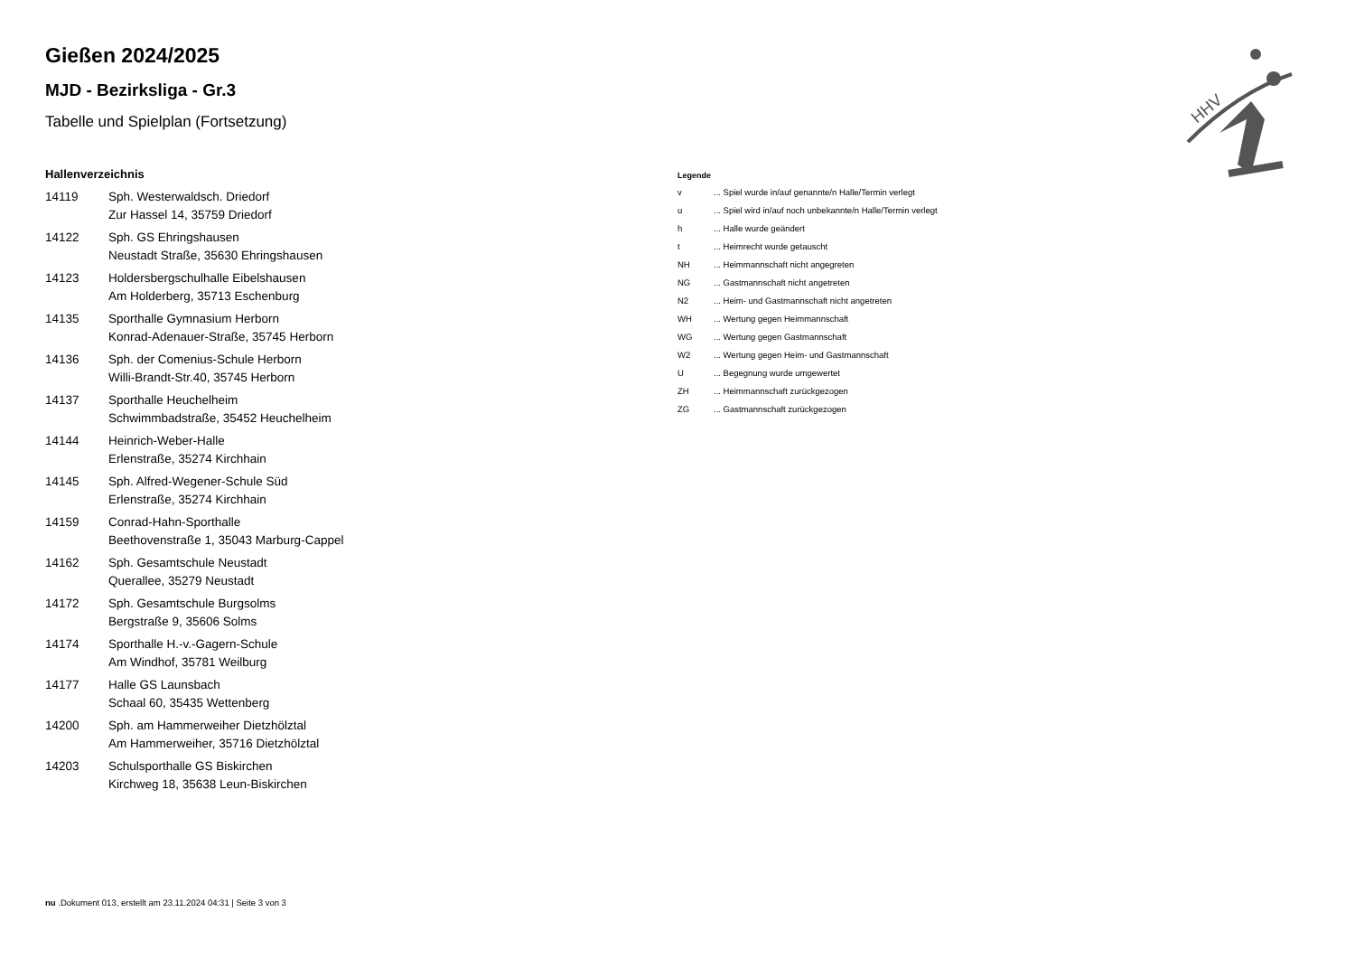HHV
Gießen 2024/2025
MJD - Bezirksliga - Gr.3
Tabelle und Spielplan (Fortsetzung)
Hallenverzeichnis
| 14119 | Sph. Westerwaldsch. Driedorf Zur Hassel 14, 35759 Driedorf |
| 14122 | Sph. GS Ehringshausen Neustadt Straße, 35630 Ehringshausen |
| 14123 | Holdersbergschulhalle Eibelshausen Am Holderberg, 35713 Eschenburg |
| 14135 | Sporthalle Gymnasium Herborn Konrad-Adenauer-Straße, 35745 Herborn |
| 14136 | Sph. der Comenius-Schule Herborn Willi-Brandt-Str.40, 35745 Herborn |
| 14137 | Sporthalle Heuchelheim Schwimmbadstraße, 35452 Heuchelheim |
| 14144 | Heinrich-Weber-Halle Erlenstraße, 35274 Kirchhain |
| 14145 | Sph. Alfred-Wegener-Schule Süd Erlenstraße, 35274 Kirchhain |
| 14159 | Conrad-Hahn-Sporthalle Beethovenstraße 1, 35043 Marburg-Cappel |
| 14162 | Sph. Gesamtschule Neustadt Querallee, 35279 Neustadt |
| 14172 | Sph. Gesamtschule Burgsolms Bergstraße 9, 35606 Solms |
| 14174 | Sporthalle H.-v.-Gagern-Schule Am Windhof, 35781 Weilburg |
| 14177 | Halle GS Launsbach Schaal 60, 35435 Wettenberg |
| 14200 | Sph. am Hammerweiher Dietzhölztal Am Hammerweiher, 35716 Dietzhölztal |
| 14203 | Schulsporthalle GS Biskirchen Kirchweg 18, 35638 Leun-Biskirchen |
Legende
| v | ... Spiel wurde in/auf genannte/n Halle/Termin verlegt |
| u | ... Spiel wird in/auf noch unbekannte/n Halle/Termin verlegt |
| h | ... Halle wurde geändert |
| t | ... Heimrecht wurde getauscht |
| NH | ... Heimmannschaft nicht angegreten |
| NG | ... Gastmannschaft nicht angetreten |
| N2 | ... Heim- und Gastmannschaft nicht angetreten |
| WH | ... Wertung gegen Heimmannschaft |
| WG | ... Wertung gegen Gastmannschaft |
| W2 | ... Wertung gegen Heim- und Gastmannschaft |
| U | ... Begegnung wurde umgewertet |
| ZH | ... Heimmannschaft zurückgezogen |
| ZG | ... Gastmannschaft zurückgezogen |
nu .Dokument 013, erstellt am 23.11.2024 04:31 | Seite 3 von 3